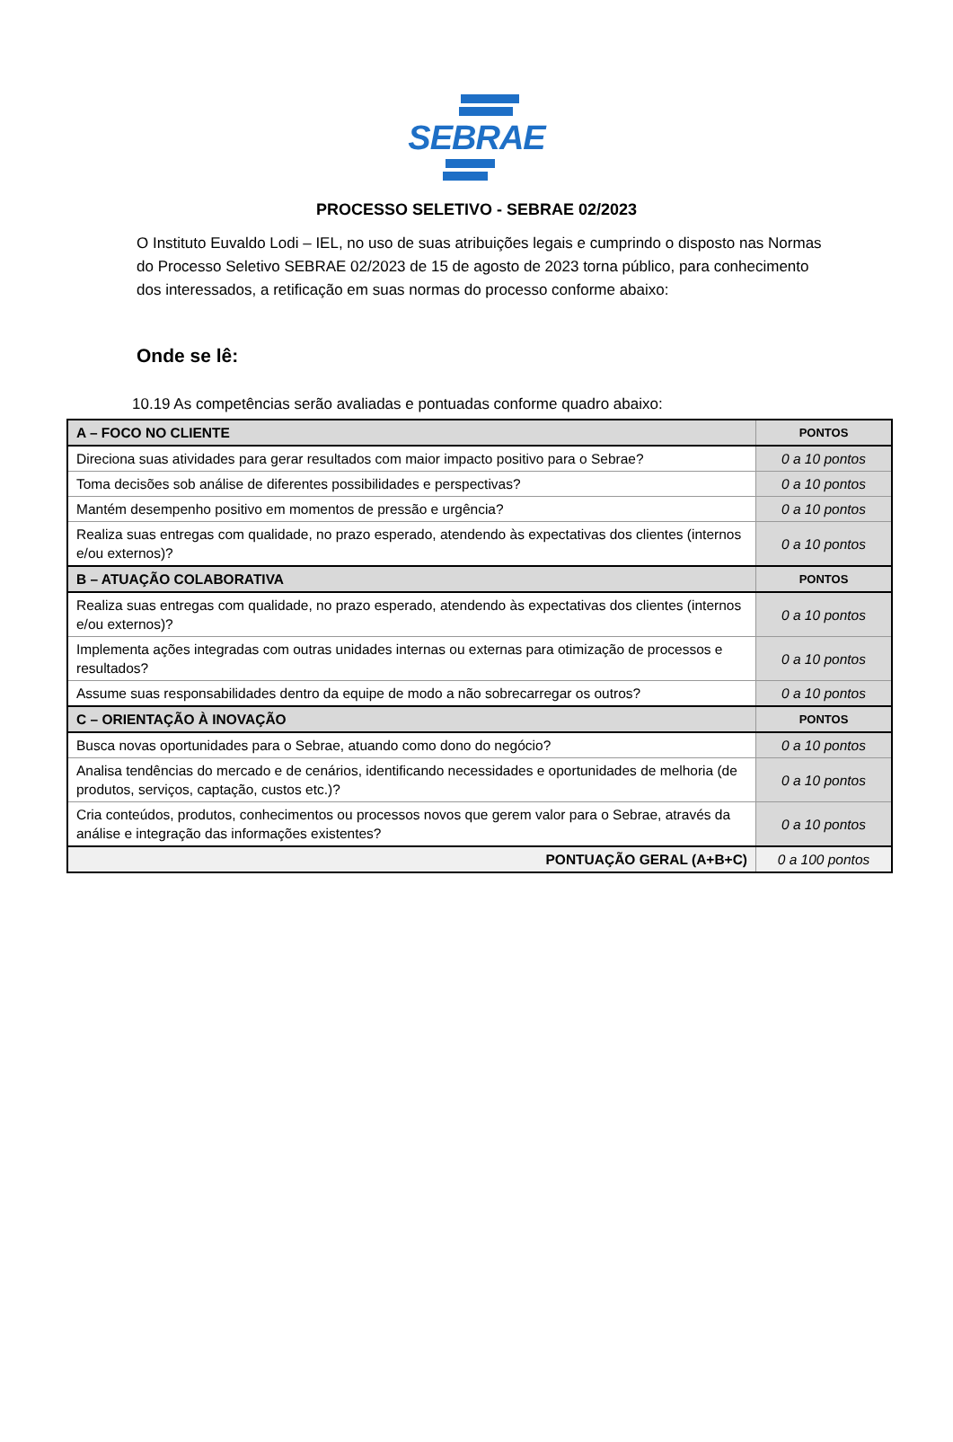SEBRAE
PROCESSO SELETIVO - SEBRAE 02/2023
O Instituto Euvaldo Lodi – IEL, no uso de suas atribuições legais e cumprindo o disposto nas Normas do Processo Seletivo SEBRAE 02/2023 de 15 de agosto de 2023 torna público, para conhecimento dos interessados, a retificação em suas normas do processo conforme abaixo:
Onde se lê:
10.19 As competências serão avaliadas e pontuadas conforme quadro abaixo:
| A – FOCO NO CLIENTE | PONTOS |
| Direciona suas atividades para gerar resultados com maior impacto positivo para o Sebrae? | 0 a 10 pontos |
| Toma decisões sob análise de diferentes possibilidades e perspectivas? | 0 a 10 pontos |
| Mantém desempenho positivo em momentos de pressão e urgência? | 0 a 10 pontos |
| Realiza suas entregas com qualidade, no prazo esperado, atendendo às expectativas dos clientes (internos e/ou externos)? | 0 a 10 pontos |
| B – ATUAÇÃO COLABORATIVA | PONTOS |
| Realiza suas entregas com qualidade, no prazo esperado, atendendo às expectativas dos clientes (internos e/ou externos)? | 0 a 10 pontos |
| Implementa ações integradas com outras unidades internas ou externas para otimização de processos e resultados? | 0 a 10 pontos |
| Assume suas responsabilidades dentro da equipe de modo a não sobrecarregar os outros? | 0 a 10 pontos |
| C – ORIENTAÇÃO À INOVAÇÃO | PONTOS |
| Busca novas oportunidades para o Sebrae, atuando como dono do negócio? | 0 a 10 pontos |
| Analisa tendências do mercado e de cenários, identificando necessidades e oportunidades de melhoria (de produtos, serviços, captação, custos etc.)? | 0 a 10 pontos |
| Cria conteúdos, produtos, conhecimentos ou processos novos que gerem valor para o Sebrae, através da análise e integração das informações existentes? | 0 a 10 pontos |
| PONTUAÇÃO GERAL (A+B+C) | 0 a 100 pontos |